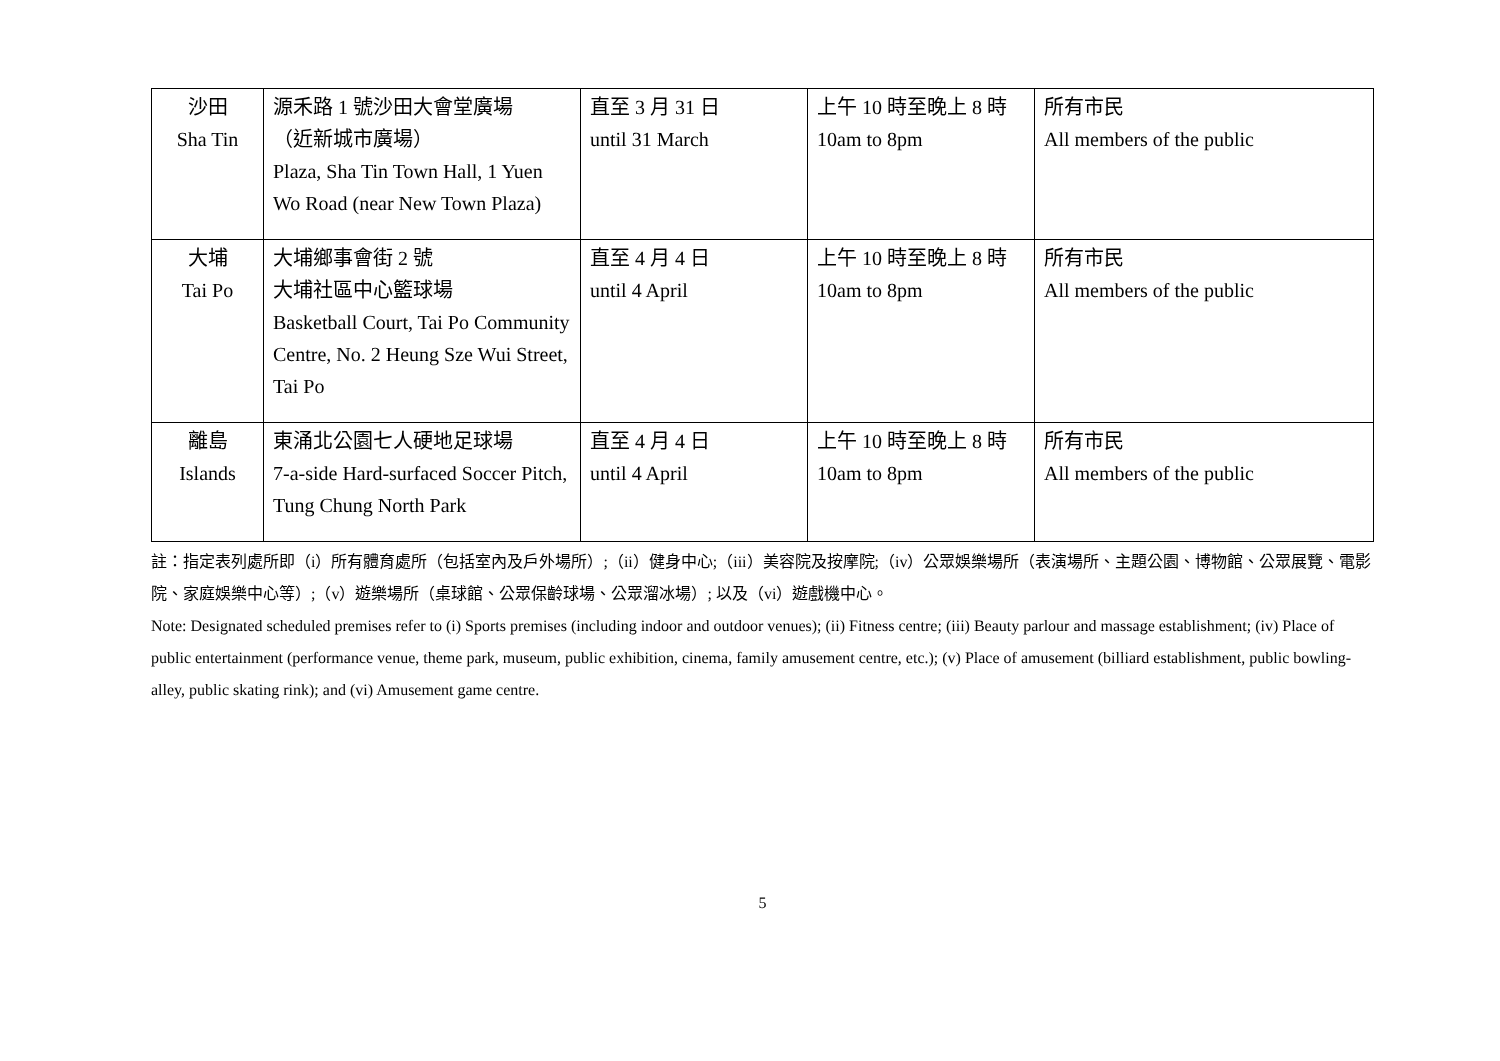| 沙田 Sha Tin | 源禾路 1 號沙田大會堂廣場 （近新城市廣場） Plaza, Sha Tin Town Hall, 1 Yuen Wo Road (near New Town Plaza) | 直至 3 月 31 日 until 31 March | 上午 10 時至晚上 8 時 10am to 8pm | 所有市民 All members of the public |
| 大埔 Tai Po | 大埔鄉事會街 2 號 大埔社區中心籃球場 Basketball Court, Tai Po Community Centre, No. 2 Heung Sze Wui Street, Tai Po | 直至 4 月 4 日 until 4 April | 上午 10 時至晚上 8 時 10am to 8pm | 所有市民 All members of the public |
| 離島 Islands | 東涌北公園七人硬地足球場 7-a-side Hard-surfaced Soccer Pitch, Tung Chung North Park | 直至 4 月 4 日 until 4 April | 上午 10 時至晚上 8 時 10am to 8pm | 所有市民 All members of the public |
註：指定表列處所即（i）所有體育處所（包括室內及戶外場所）;（ii）健身中心;（iii）美容院及按摩院;（iv）公眾娛樂場所（表演場所、主題公園、博物館、公眾展覽、電影院、家庭娛樂中心等）;（v）遊樂場所（桌球館、公眾保齡球場、公眾溜冰場）; 以及（vi）遊戲機中心。
Note: Designated scheduled premises refer to (i) Sports premises (including indoor and outdoor venues); (ii) Fitness centre; (iii) Beauty parlour and massage establishment; (iv) Place of public entertainment (performance venue, theme park, museum, public exhibition, cinema, family amusement centre, etc.); (v) Place of amusement (billiard establishment, public bowling-alley, public skating rink); and (vi) Amusement game centre.
5